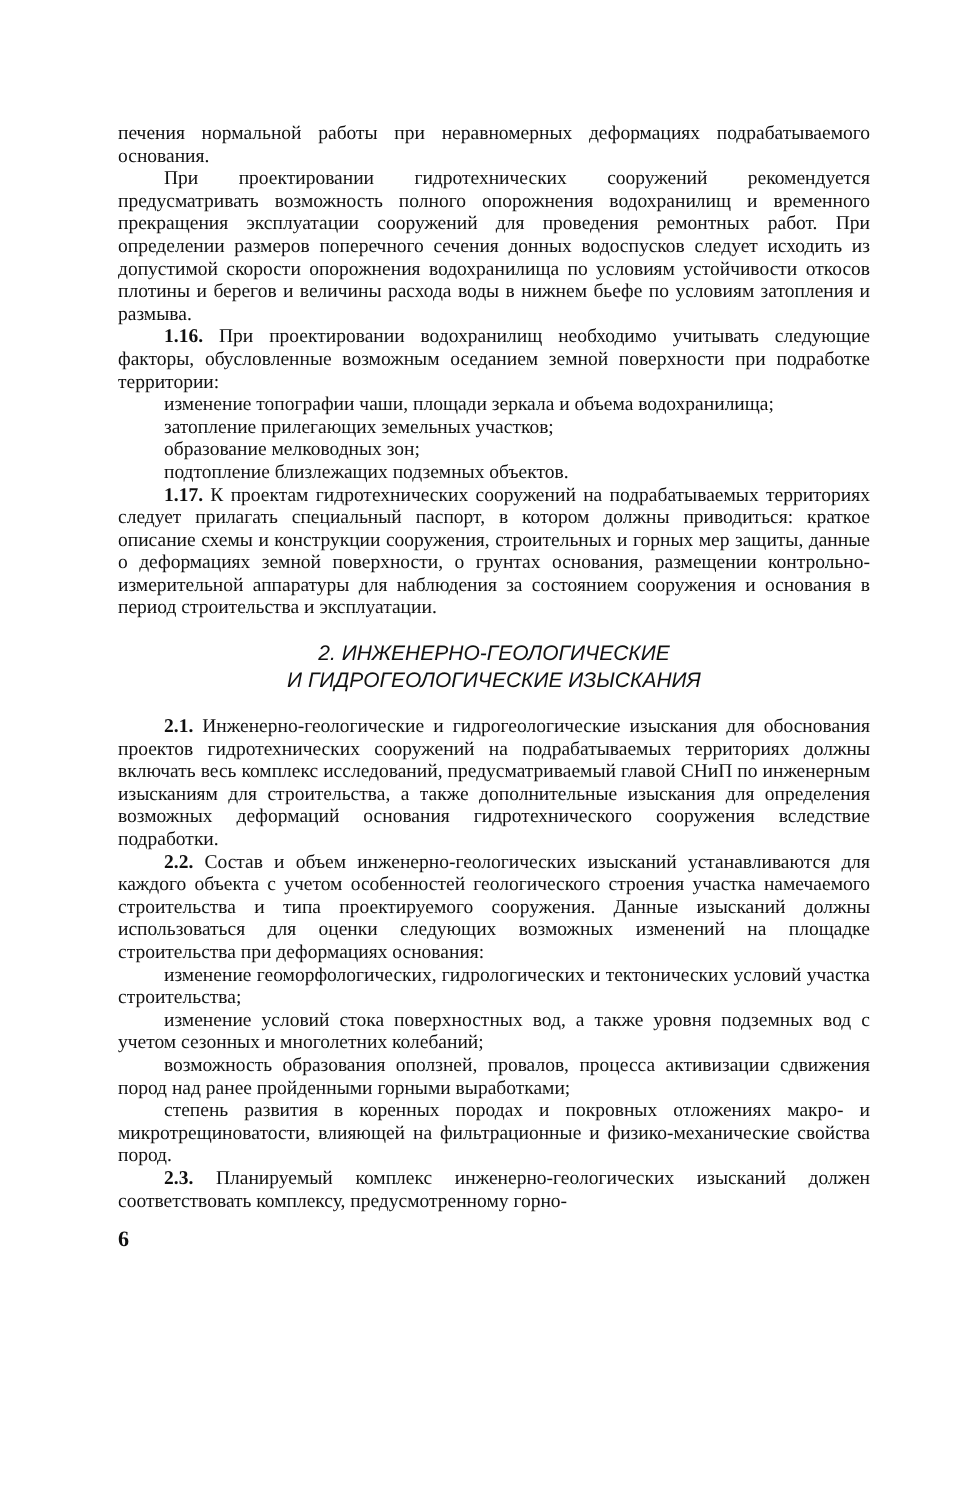печения нормальной работы при неравномерных деформациях подрабатываемого основания.
При проектировании гидротехнических сооружений рекомендуется предусматривать возможность полного опорожнения водохранилищ и временного прекращения эксплуатации сооружений для проведения ремонтных работ. При определении размеров поперечного сечения донных водоспусков следует исходить из допустимой скорости опорожнения водохранилища по условиям устойчивости откосов плотины и берегов и величины расхода воды в нижнем бьефе по условиям затопления и размыва.
1.16. При проектировании водохранилищ необходимо учитывать следующие факторы, обусловленные возможным оседанием земной поверхности при подработке территории:
изменение топографии чаши, площади зеркала и объема водохранилища;
затопление прилегающих земельных участков;
образование мелководных зон;
подтопление близлежащих подземных объектов.
1.17. К проектам гидротехнических сооружений на подрабатываемых территориях следует прилагать специальный паспорт, в котором должны приводиться: краткое описание схемы и конструкции сооружения, строительных и горных мер защиты, данные о деформациях земной поверхности, о грунтах основания, размещении контрольно-измерительной аппаратуры для наблюдения за состоянием сооружения и основания в период строительства и эксплуатации.
2. ИНЖЕНЕРНО-ГЕОЛОГИЧЕСКИЕ
И ГИДРОГЕОЛОГИЧЕСКИЕ ИЗЫСКАНИЯ
2.1. Инженерно-геологические и гидрогеологические изыскания для обоснования проектов гидротехнических сооружений на подрабатываемых территориях должны включать весь комплекс исследований, предусматриваемый главой СНиП по инженерным изысканиям для строительства, а также дополнительные изыскания для определения возможных деформаций основания гидротехнического сооружения вследствие подработки.
2.2. Состав и объем инженерно-геологических изысканий устанавливаются для каждого объекта с учетом особенностей геологического строения участка намечаемого строительства и типа проектируемого сооружения. Данные изысканий должны использоваться для оценки следующих возможных изменений на площадке строительства при деформациях основания:
изменение геоморфологических, гидрологических и тектонических условий участка строительства;
изменение условий стока поверхностных вод, а также уровня подземных вод с учетом сезонных и многолетних колебаний;
возможность образования оползней, провалов, процесса активизации сдвижения пород над ранее пройденными горными выработками;
степень развития в коренных породах и покровных отложениях макро- и микротрещиноватости, влияющей на фильтрационные и физико-механические свойства пород.
2.3. Планируемый комплекс инженерно-геологических изысканий должен соответствовать комплексу, предусмотренному горно-
6